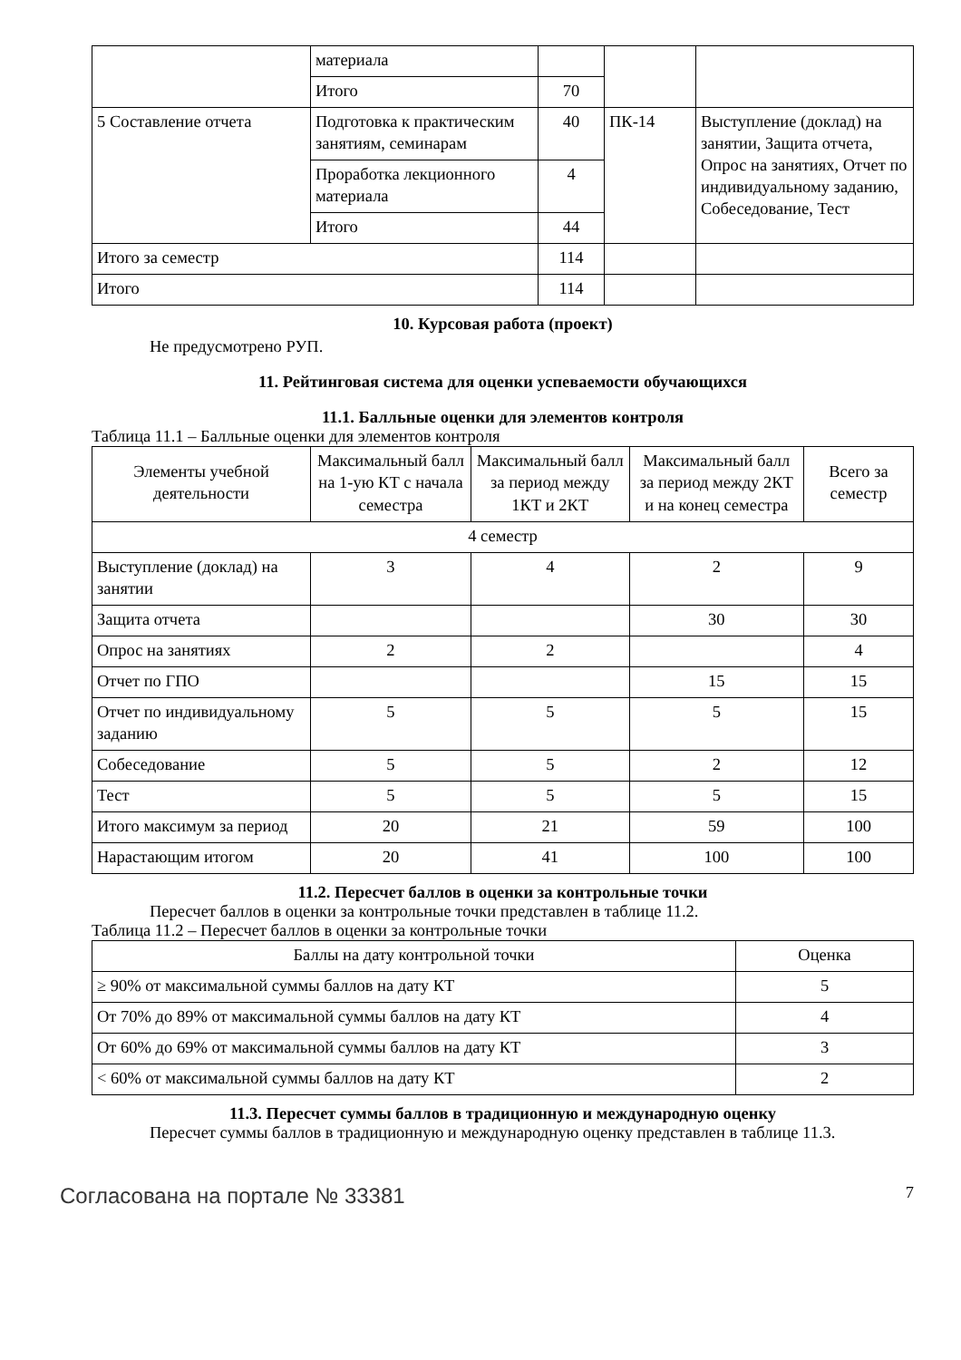| | материала | | | |
| | Итого | 70 | | |
| 5 Составление отчета | Подготовка к практическим занятиям, семинарам | 40 | ПК-14 | Выступление (доклад) на занятии, Защита отчета, Опрос на занятиях, Отчет по индивидуальному заданию, Собеседование, Тест |
| | Проработка лекционного материала | 4 | | |
| | Итого | 44 | | |
| Итого за семестр | | 114 | | |
| Итого | | 114 | | |
10. Курсовая работа (проект)
Не предусмотрено РУП.
11. Рейтинговая система для оценки успеваемости обучающихся
11.1. Балльные оценки для элементов контроля
Таблица 11.1 – Балльные оценки для элементов контроля
| Элементы учебной деятельности | Максимальный балл на 1-ую КТ с начала семестра | Максимальный балл за период между 1КТ и 2КТ | Максимальный балл за период между 2КТ и на конец семестра | Всего за семестр |
| --- | --- | --- | --- | --- |
| 4 семестр | | | | |
| Выступление (доклад) на занятии | 3 | 4 | 2 | 9 |
| Защита отчета | | | 30 | 30 |
| Опрос на занятиях | 2 | 2 | | 4 |
| Отчет по ГПО | | | 15 | 15 |
| Отчет по индивидуальному заданию | 5 | 5 | 5 | 15 |
| Собеседование | 5 | 5 | 2 | 12 |
| Тест | 5 | 5 | 5 | 15 |
| Итого максимум за период | 20 | 21 | 59 | 100 |
| Нарастающим итогом | 20 | 41 | 100 | 100 |
11.2. Пересчет баллов в оценки за контрольные точки
Пересчет баллов в оценки за контрольные точки представлен в таблице 11.2.
Таблица 11.2 – Пересчет баллов в оценки за контрольные точки
| Баллы на дату контрольной точки | Оценка |
| --- | --- |
| ≥ 90% от максимальной суммы баллов на дату КТ | 5 |
| От 70% до 89% от максимальной суммы баллов на дату КТ | 4 |
| От 60% до 69% от максимальной суммы баллов на дату КТ | 3 |
| < 60% от максимальной суммы баллов на дату КТ | 2 |
11.3. Пересчет суммы баллов в традиционную и международную оценку
Пересчет суммы баллов в традиционную и международную оценку представлен в таблице 11.3.
Согласована на портале № 33381 7